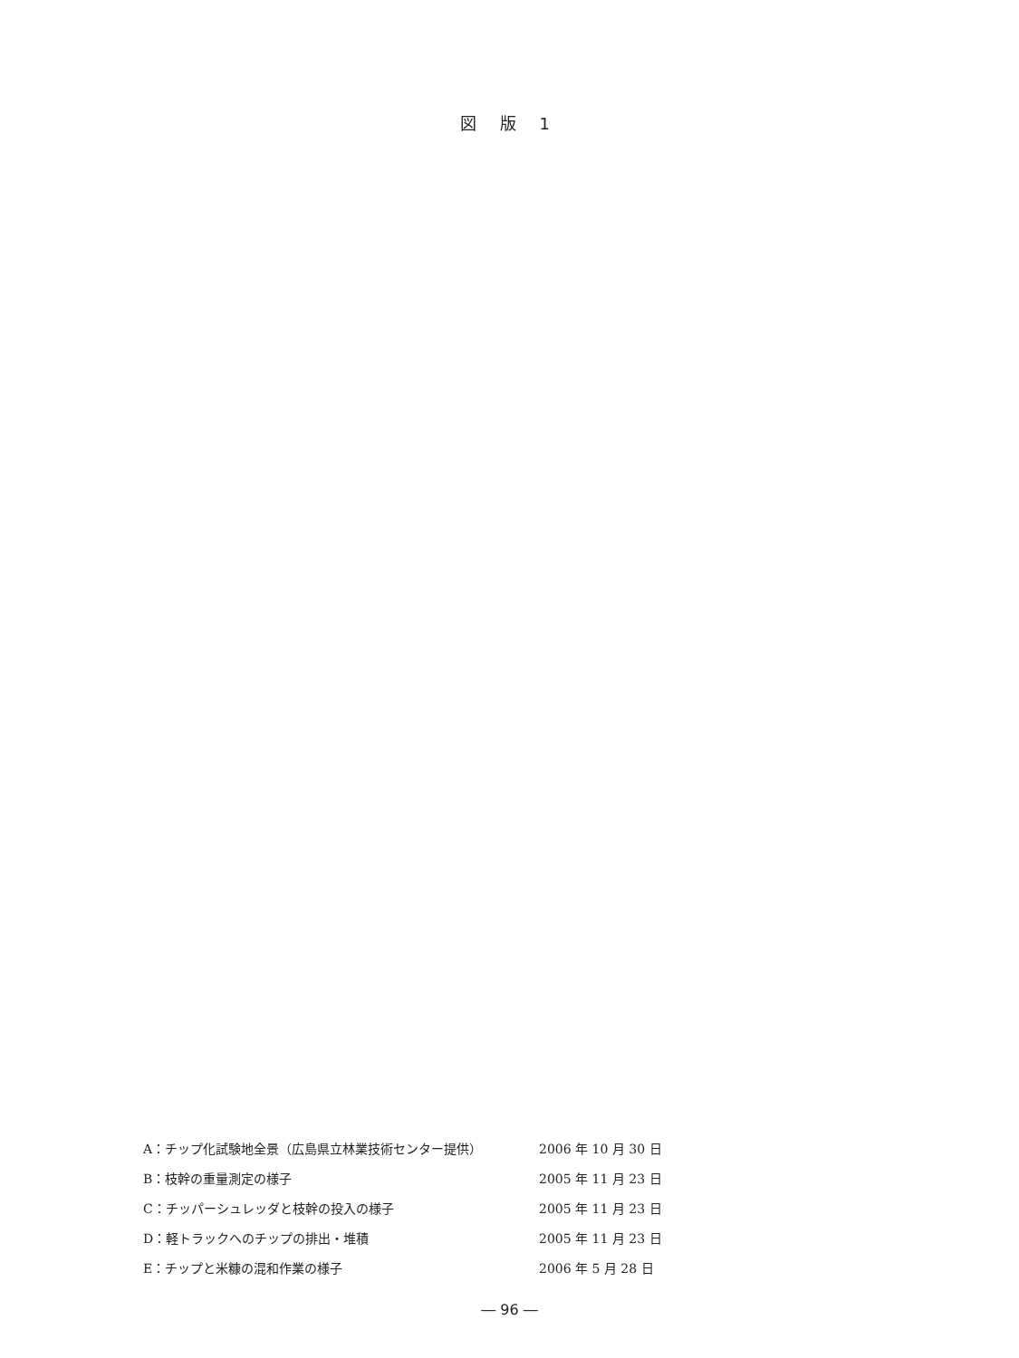図 版 1
| A：チップ化試験地全景（広島県立林業技術センター提供） | 2006 年 10 月 30 日 |
| B：枝幹の重量測定の様子 | 2005 年 11 月 23 日 |
| C：チッパーシュレッダと枝幹の投入の様子 | 2005 年 11 月 23 日 |
| D：軽トラックへのチップの排出・堆積 | 2005 年 11 月 23 日 |
| E：チップと米糠の混和作業の様子 | 2006 年 5 月 28 日 |
― 96 ―